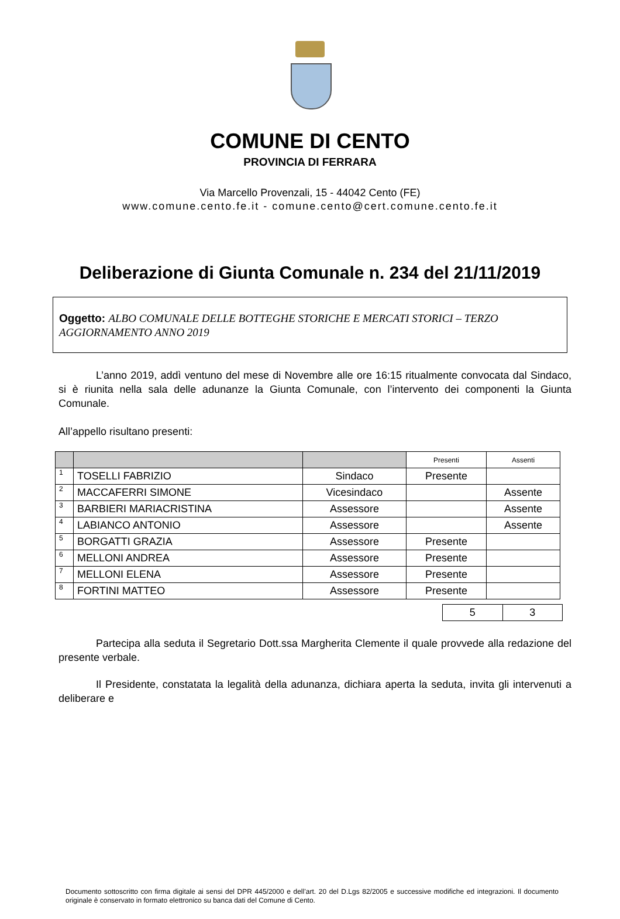COMUNE DI CENTO
PROVINCIA DI FERRARA
Via Marcello Provenzali, 15 - 44042 Cento (FE)
www.comune.cento.fe.it - comune.cento@cert.comune.cento.fe.it
Deliberazione di Giunta Comunale n. 234 del 21/11/2019
Oggetto: ALBO COMUNALE DELLE BOTTEGHE STORICHE E MERCATI STORICI – TERZO AGGIORNAMENTO ANNO 2019
L’anno 2019, addì ventuno del mese di Novembre alle ore 16:15 ritualmente convocata dal Sindaco, si è riunita nella sala delle adunanze la Giunta Comunale, con l’intervento dei componenti la Giunta Comunale.
All’appello risultano presenti:
| | | | Presenti | Assenti |
| --- | --- | --- | --- | --- |
| 1 | TOSELLI FABRIZIO | Sindaco | Presente | |
| 2 | MACCAFERRI SIMONE | Vicesindaco | | Assente |
| 3 | BARBIERI MARIACRISTINA | Assessore | | Assente |
| 4 | LABIANCO ANTONIO | Assessore | | Assente |
| 5 | BORGATTI GRAZIA | Assessore | Presente | |
| 6 | MELLONI ANDREA | Assessore | Presente | |
| 7 | MELLONI ELENA | Assessore | Presente | |
| 8 | FORTINI MATTEO | Assessore | Presente | |
| 5 | 3 |
Partecipa alla seduta il Segretario Dott.ssa Margherita Clemente il quale provvede alla redazione del presente verbale.
Il Presidente, constatata la legalità della adunanza, dichiara aperta la seduta, invita gli intervenuti a deliberare e
Documento sottoscritto con firma digitale ai sensi del DPR 445/2000 e dell’art. 20 del D.Lgs 82/2005 e successive modifiche ed integrazioni. Il documento originale è conservato in formato elettronico su banca dati del Comune di Cento.